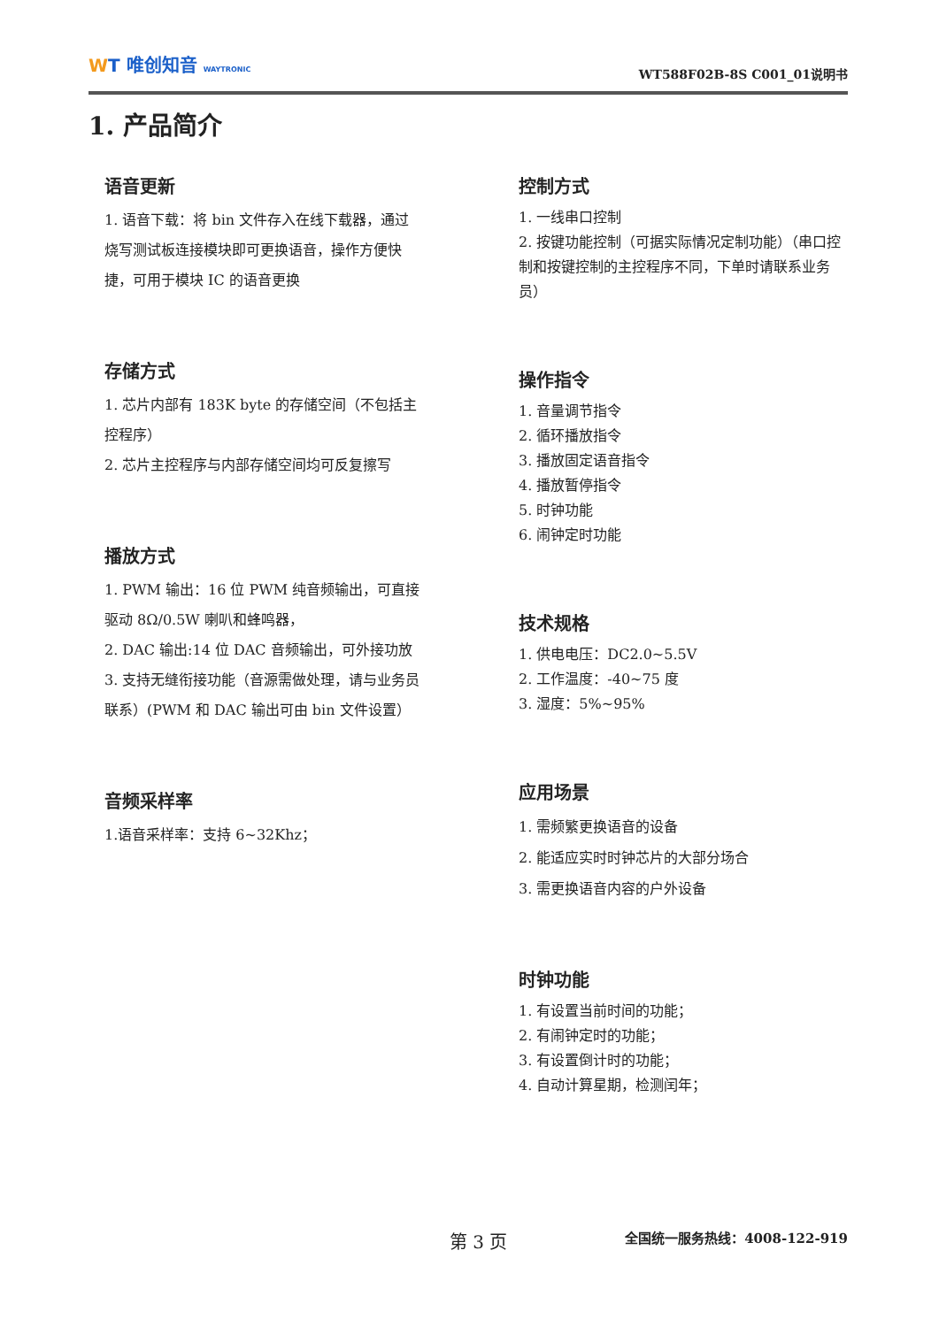WT 唯创知音 WAYTRONIC
WT588F02B-8S C001_01说明书
1. 产品简介
语音更新
1. 语音下载：将 bin 文件存入在线下载器，通过烧写测试板连接模块即可更换语音，操作方便快捷，可用于模块 IC 的语音更换
存储方式
1. 芯片内部有 183K byte 的存储空间（不包括主控程序）
2. 芯片主控程序与内部存储空间均可反复擦写
播放方式
1. PWM 输出：16 位 PWM 纯音频输出，可直接驱动 8Ω/0.5W 喇叭和蜂鸣器，
2. DAC 输出:14 位 DAC 音频输出，可外接功放
3. 支持无缝衔接功能（音源需做处理，请与业务员联系）(PWM 和 DAC 输出可由 bin 文件设置）
音频采样率
1.语音采样率：支持 6~32Khz；
控制方式
1. 一线串口控制
2. 按键功能控制（可据实际情况定制功能）（串口控制和按键控制的主控程序不同，下单时请联系业务员）
操作指令
1. 音量调节指令
2. 循环播放指令
3. 播放固定语音指令
4. 播放暂停指令
5. 时钟功能
6. 闹钟定时功能
技术规格
1. 供电电压：DC2.0~5.5V
2. 工作温度：-40~75 度
3. 湿度：5%~95%
应用场景
1. 需频繁更换语音的设备
2. 能适应实时时钟芯片的大部分场合
3. 需更换语音内容的户外设备
时钟功能
1. 有设置当前时间的功能；
2. 有闹钟定时的功能；
3. 有设置倒计时的功能；
4. 自动计算星期，检测闰年；
第 3 页 全国统一服务热线：4008-122-919